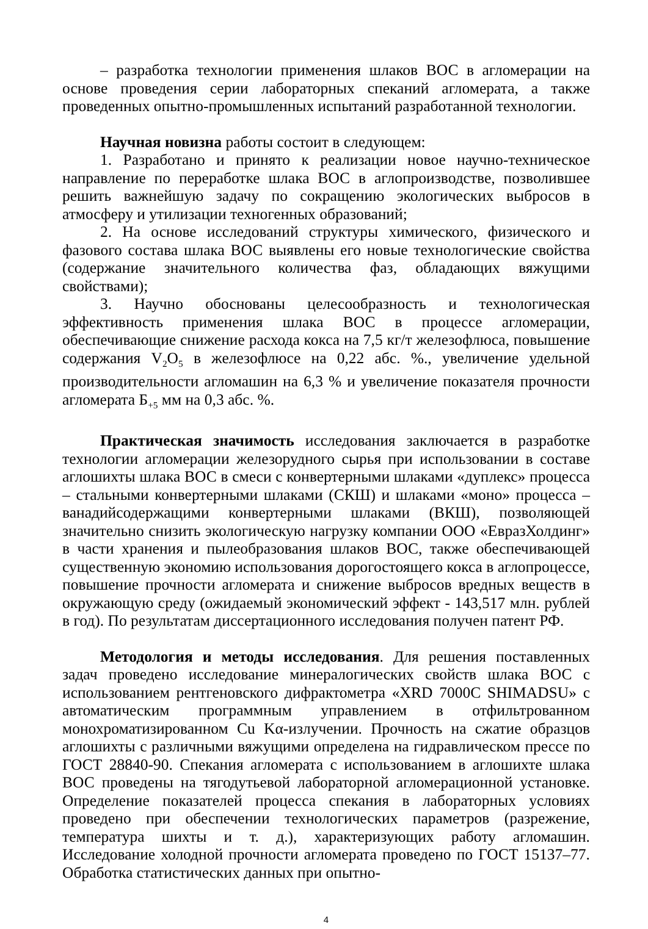– разработка технологии применения шлаков ВОС в агломерации на основе проведения серии лабораторных спеканий агломерата, а также проведенных опытно-промышленных испытаний разработанной технологии.
Научная новизна работы состоит в следующем:
1. Разработано и принято к реализации новое научно-техническое направление по переработке шлака ВОС в аглопроизводстве, позволившее решить важнейшую задачу по сокращению экологических выбросов в атмосферу и утилизации техногенных образований;
2. На основе исследований структуры химического, физического и фазового состава шлака ВОС выявлены его новые технологические свойства (содержание значительного количества фаз, обладающих вяжущими свойствами);
3. Научно обоснованы целесообразность и технологическая эффективность применения шлака ВОС в процессе агломерации, обеспечивающие снижение расхода кокса на 7,5 кг/т железофлюса, повышение содержания V<sub>2</sub>O<sub>5</sub> в железофлюсе на 0,22 абс. %., увеличение удельной производительности агломашин на 6,3 % и увеличение показателя прочности агломерата Б<sub>+5</sub> мм на 0,3 абс. %.
Практическая значимость исследования заключается в разработке технологии агломерации железорудного сырья при использовании в составе аглошихты шлака ВОС в смеси с конвертерными шлаками «дуплекс» процесса – стальными конвертерными шлаками (СКШ) и шлаками «моно» процесса – ванадийсодержащими конвертерными шлаками (ВКШ), позволяющей значительно снизить экологическую нагрузку компании ООО «ЕвразХолдинг» в части хранения и пылеобразования шлаков ВОС, также обеспечивающей существенную экономию использования дорогостоящего кокса в аглопроцессе, повышение прочности агломерата и снижение выбросов вредных веществ в окружающую среду (ожидаемый экономический эффект - 143,517 млн. рублей в год). По результатам диссертационного исследования получен патент РФ.
Методология и методы исследования. Для решения поставленных задач проведено исследование минералогических свойств шлака ВОС с использованием рентгеновского дифрактометра «XRD 7000C SHIMADSU» с автоматическим программным управлением в отфильтрованном монохроматизированном Cu Kα-излучении. Прочность на сжатие образцов аглошихты с различными вяжущими определена на гидравлическом прессе по ГОСТ 28840-90. Спекания агломерата с использованием в аглошихте шлака ВОС проведены на тягодутьевой лабораторной агломерационной установке. Определение показателей процесса спекания в лабораторных условиях проведено при обеспечении технологических параметров (разрежение, температура шихты и т. д.), характеризующих работу агломашин. Исследование холодной прочности агломерата проведено по ГОСТ 15137–77. Обработка статистических данных при опытно-
4